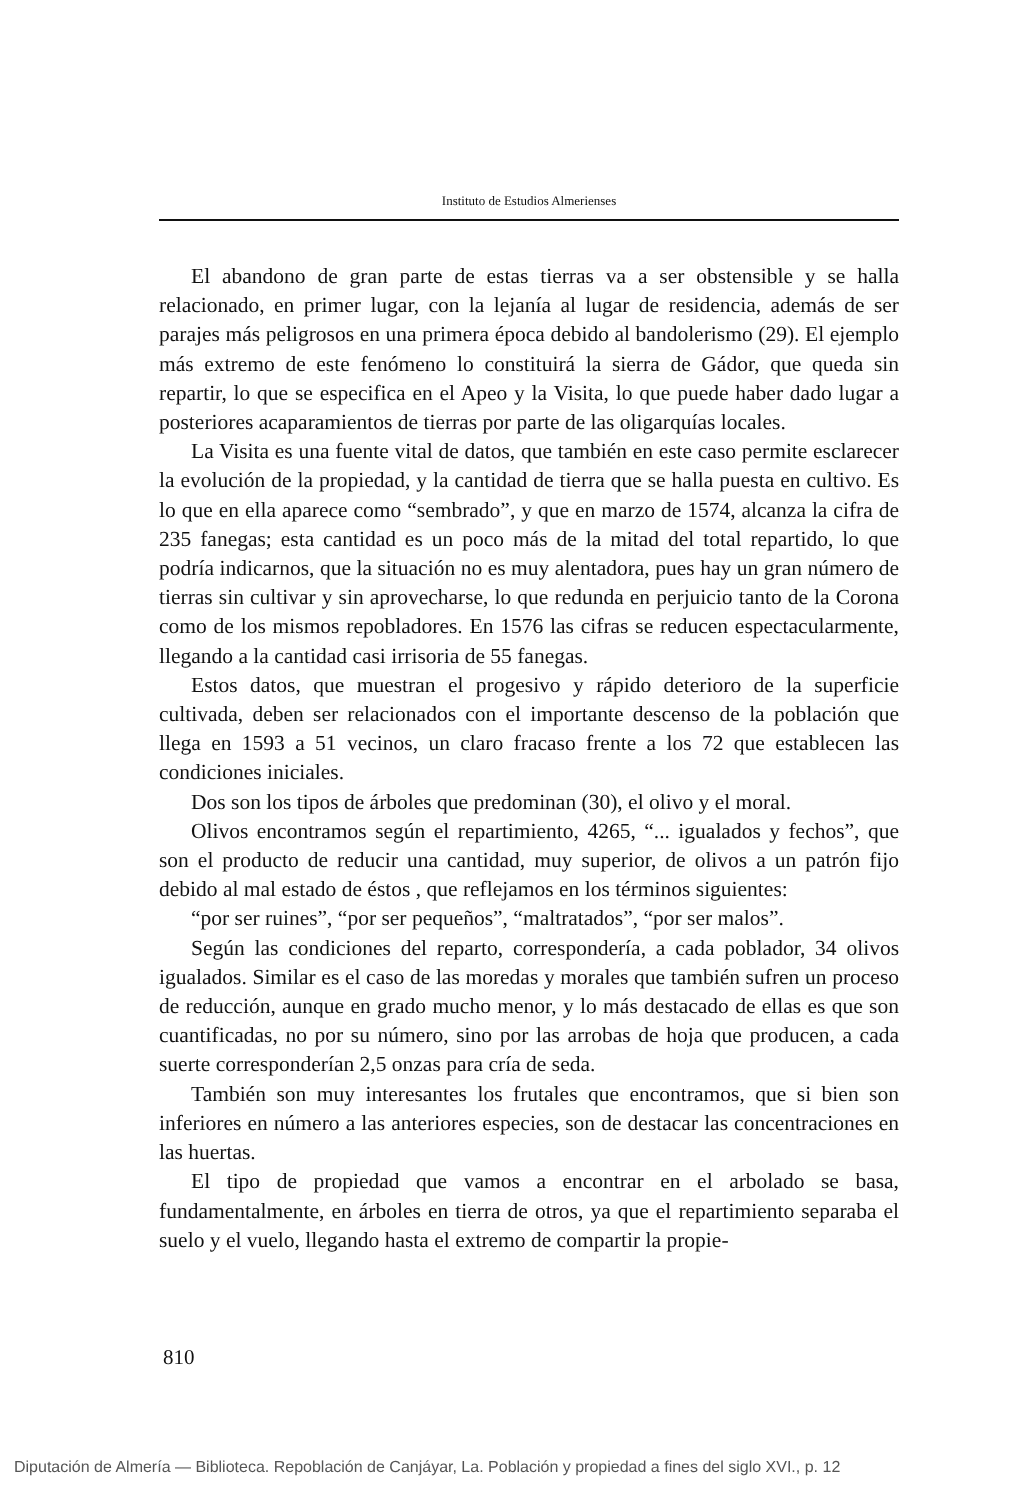Instituto de Estudios Almerienses
El abandono de gran parte de estas tierras va a ser obstensible y se halla relacionado, en primer lugar, con la lejanía al lugar de residencia, además de ser parajes más peligrosos en una primera época debido al bandolerismo (29). El ejemplo más extremo de este fenómeno lo constituirá la sierra de Gádor, que queda sin repartir, lo que se especifica en el Apeo y la Visita, lo que puede haber dado lugar a posteriores acaparamientos de tierras por parte de las oligarquías locales.
La Visita es una fuente vital de datos, que también en este caso permite esclarecer la evolución de la propiedad, y la cantidad de tierra que se halla puesta en cultivo. Es lo que en ella aparece como “sembrado”, y que en marzo de 1574, alcanza la cifra de 235 fanegas; esta cantidad es un poco más de la mitad del total repartido, lo que podría indicarnos, que la situación no es muy alentadora, pues hay un gran número de tierras sin cultivar y sin aprovecharse, lo que redunda en perjuicio tanto de la Corona como de los mismos repobladores. En 1576 las cifras se reducen espectacularmente, llegando a la cantidad casi irrisoria de 55 fanegas.
Estos datos, que muestran el progesivo y rápido deterioro de la superficie cultivada, deben ser relacionados con el importante descenso de la población que llega en 1593 a 51 vecinos, un claro fracaso frente a los 72 que establecen las condiciones iniciales.
Dos son los tipos de árboles que predominan (30), el olivo y el moral.
Olivos encontramos según el repartimiento, 4265, “... igualados y fechos”, que son el producto de reducir una cantidad, muy superior, de olivos a un patrón fijo debido al mal estado de éstos , que reflejamos en los términos siguientes:
“por ser ruines”, “por ser pequeños”, “maltratados”, “por ser malos”.
Según las condiciones del reparto, correspondería, a cada poblador, 34 olivos igualados. Similar es el caso de las moredas y morales que también sufren un proceso de reducción, aunque en grado mucho menor, y lo más destacado de ellas es que son cuantificadas, no por su número, sino por las arrobas de hoja que producen, a cada suerte corresponderían 2,5 onzas para cría de seda.
También son muy interesantes los frutales que encontramos, que si bien son inferiores en número a las anteriores especies, son de destacar las concentraciones en las huertas.
El tipo de propiedad que vamos a encontrar en el arbolado se basa, fundamentalmente, en árboles en tierra de otros, ya que el repartimiento separaba el suelo y el vuelo, llegando hasta el extremo de compartir la propie-
810
Diputación de Almería — Biblioteca. Repoblación de Canjáyar, La. Población y propiedad a fines del siglo XVI., p. 12